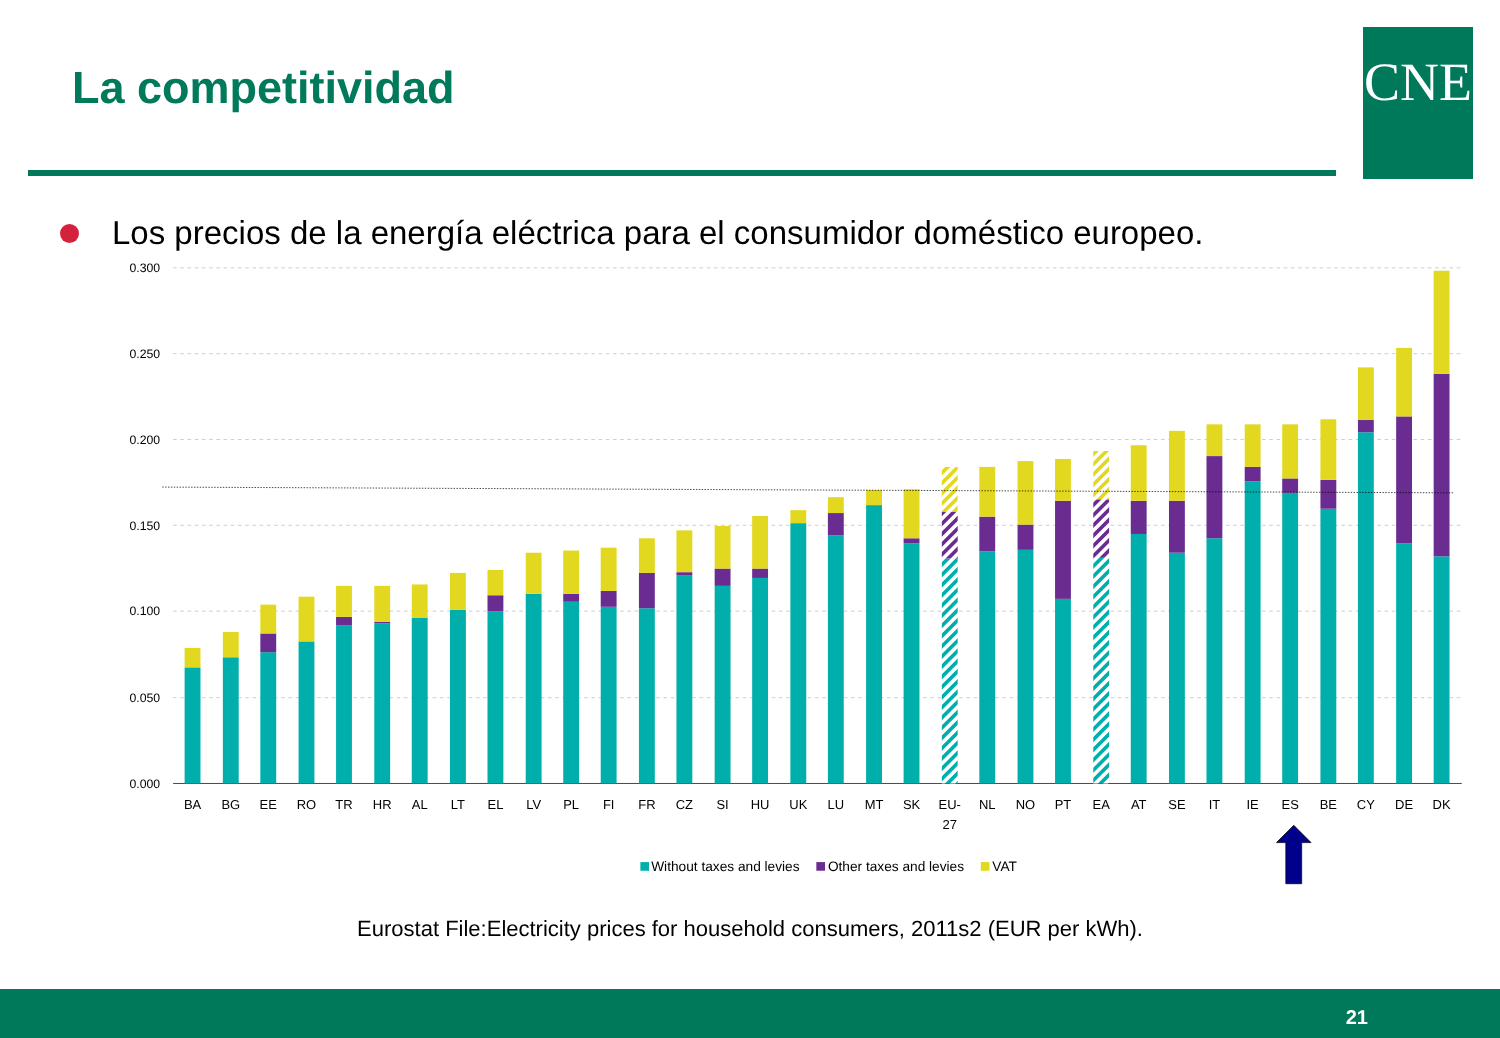La competitividad
CNE
Los precios de la energía eléctrica para el consumidor doméstico europeo.
0.300
0.250
0.200
0.150
0.100
0.050
0.000
BA
BG
EE
RO
TR
HR
AL
LT
EL
LV
PL
FI
FR
CZ
SI
HU
UK
LU
MT
SK
EU-
27
NL
NO
PT
EA
AT
SE
IT
IE
ES
BE
CY
DE
DK
Without taxes and levies
Other taxes and levies
VAT
Eurostat File:Electricity prices for household consumers, 2011s2 (EUR per kWh).
21